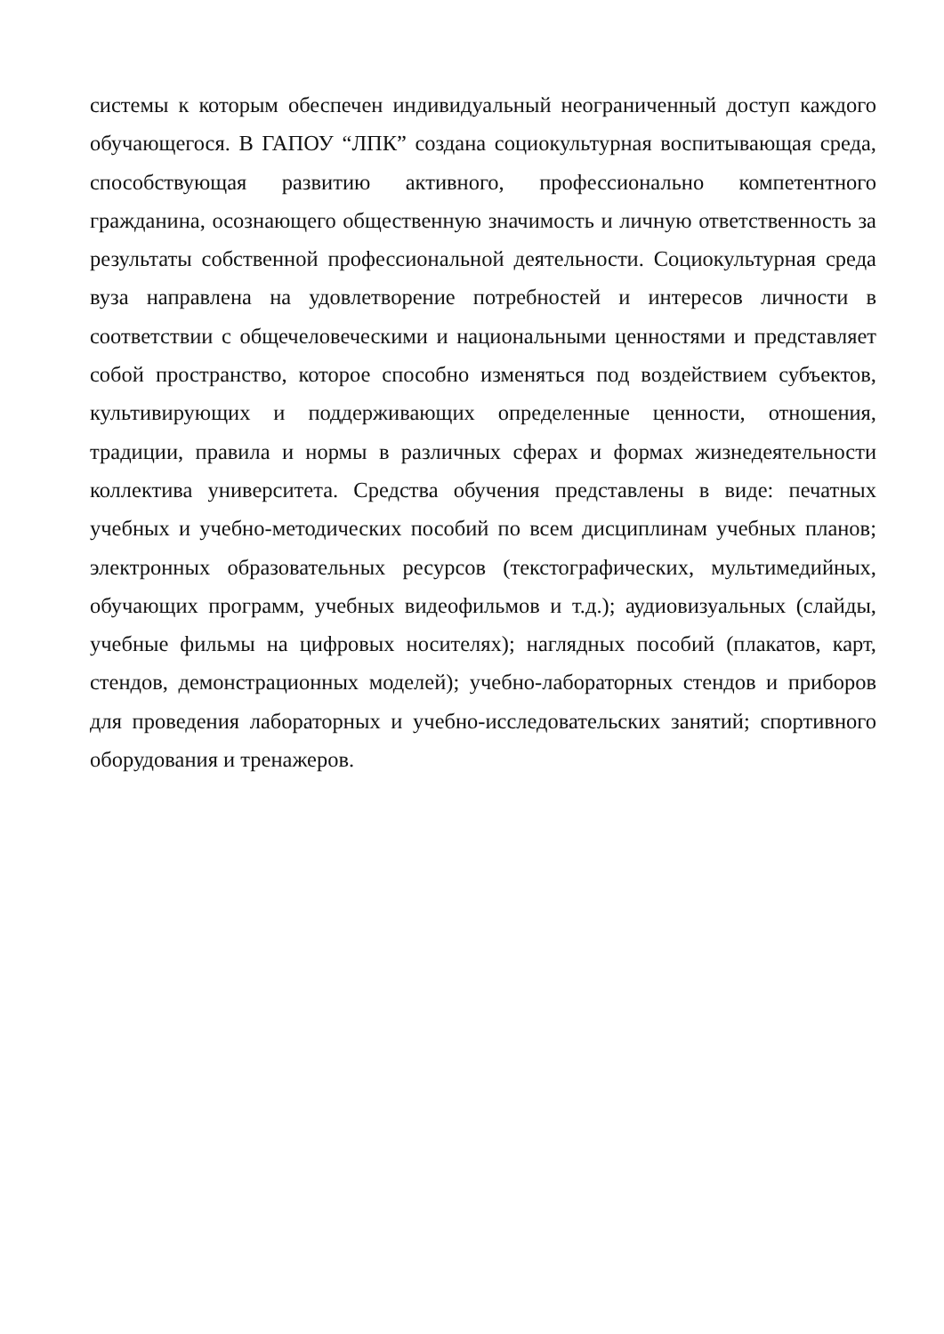системы к которым обеспечен индивидуальный неограниченный доступ каждого обучающегося. В ГАПОУ “ЛПК” создана социокультурная воспитывающая среда, способствующая развитию активного, профессионально компетентного гражданина, осознающего общественную значимость и личную ответственность за результаты собственной профессиональной деятельности. Социокультурная среда вуза направлена на удовлетворение потребностей и интересов личности в соответствии с общечеловеческими и национальными ценностями и представляет собой пространство, которое способно изменяться под воздействием субъектов, культивирующих и поддерживающих определенные ценности, отношения, традиции, правила и нормы в различных сферах и формах жизнедеятельности коллектива университета. Средства обучения представлены в виде: печатных учебных и учебно-методических пособий по всем дисциплинам учебных планов; электронных образовательных ресурсов (текстографических, мультимедийных, обучающих программ, учебных видеофильмов и т.д.); аудиовизуальных (слайды, учебные фильмы на цифровых носителях); наглядных пособий (плакатов, карт, стендов, демонстрационных моделей); учебно-лабораторных стендов и приборов для проведения лабораторных и учебно-исследовательских занятий; спортивного оборудования и тренажеров.